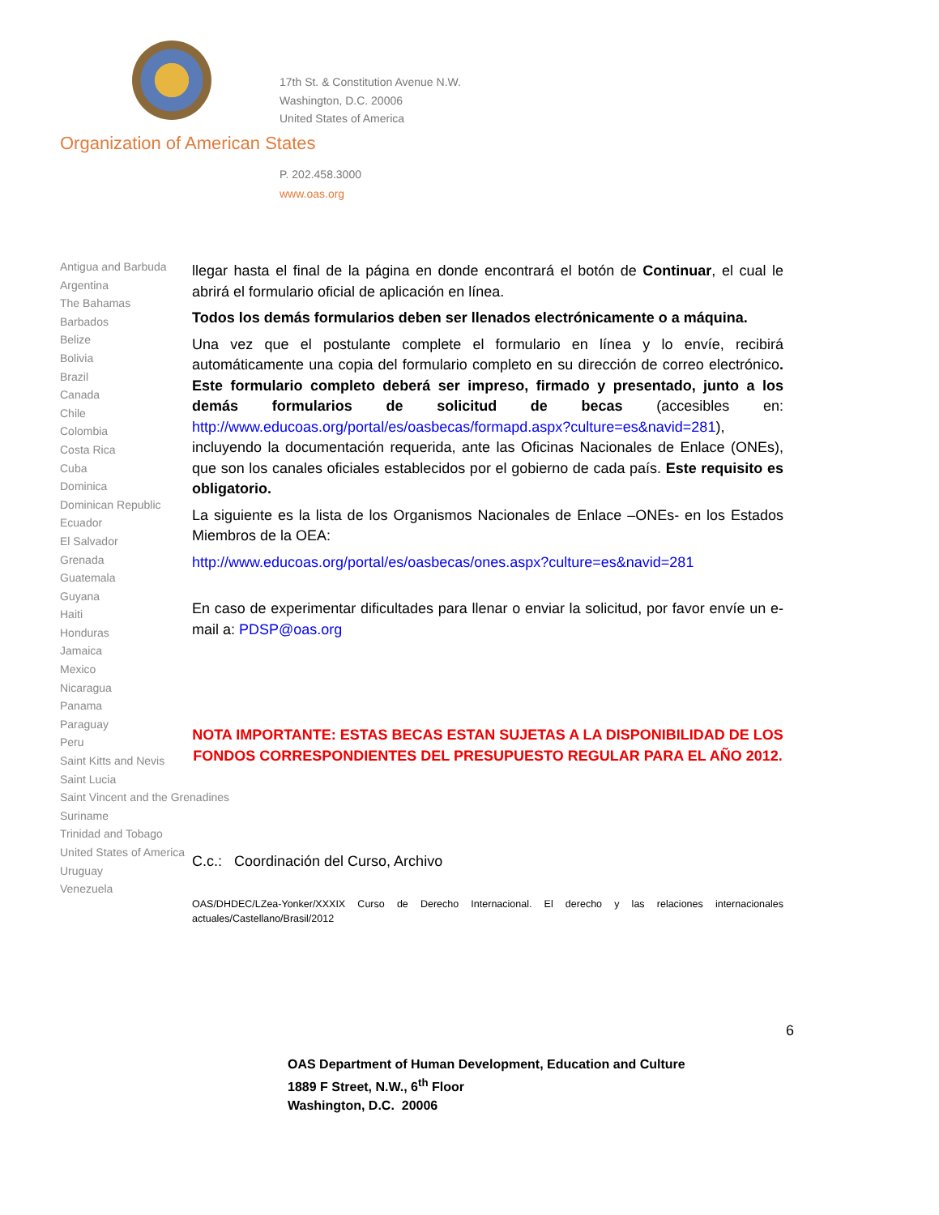17th St. & Constitution Avenue N.W.
Washington, D.C. 20006
United States of America
Organization of American States
P. 202.458.3000
www.oas.org
Antigua and Barbuda
Argentina
The Bahamas
Barbados
Belize
Bolivia
Brazil
Canada
Chile
Colombia
Costa Rica
Cuba
Dominica
Dominican Republic
Ecuador
El Salvador
Grenada
Guatemala
Guyana
Haiti
Honduras
Jamaica
Mexico
Nicaragua
Panama
Paraguay
Peru
Saint Kitts and Nevis
Saint Lucia
Saint Vincent and the Grenadines
Suriname
Trinidad and Tobago
United States of America
Uruguay
Venezuela
llegar hasta el final de la página en donde encontrará el botón de Continuar, el cual le abrirá el formulario oficial de aplicación en línea.
Todos los demás formularios deben ser llenados electrónicamente o a máquina.
Una vez que el postulante complete el formulario en línea y lo envíe, recibirá automáticamente una copia del formulario completo en su dirección de correo electrónico. Este formulario completo deberá ser impreso, firmado y presentado, junto a los demás formularios de solicitud de becas (accesibles en: http://www.educoas.org/portal/es/oasbecas/formapd.aspx?culture=es&navid=281), incluyendo la documentación requerida, ante las Oficinas Nacionales de Enlace (ONEs), que son los canales oficiales establecidos por el gobierno de cada país. Este requisito es obligatorio.
La siguiente es la lista de los Organismos Nacionales de Enlace –ONEs- en los Estados Miembros de la OEA:
http://www.educoas.org/portal/es/oasbecas/ones.aspx?culture=es&navid=281
En caso de experimentar dificultades para llenar o enviar la solicitud, por favor envíe un e-mail a: PDSP@oas.org
NOTA IMPORTANTE: ESTAS BECAS ESTAN SUJETAS A LA DISPONIBILIDAD DE LOS FONDOS CORRESPONDIENTES DEL PRESUPUESTO REGULAR PARA EL AÑO 2012.
C.c.: Coordinación del Curso, Archivo
OAS/DHDEC/LZea-Yonker/XXXIX Curso de Derecho Internacional. El derecho y las relaciones internacionales actuales/Castellano/Brasil/2012
6
OAS Department of Human Development, Education and Culture
1889 F Street, N.W., 6<sup>th</sup> Floor
Washington, D.C. 20006